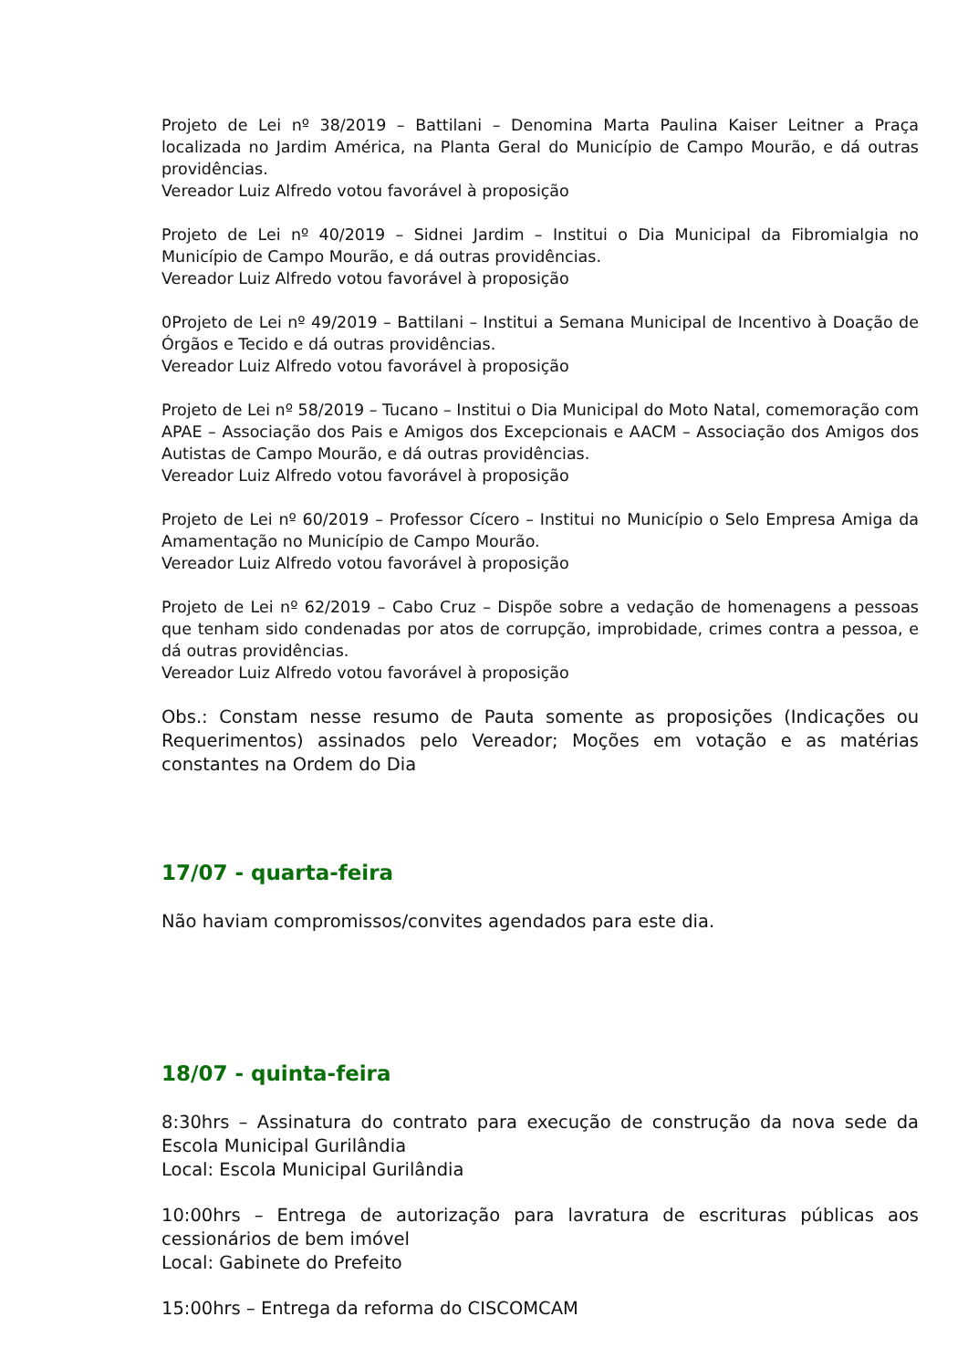Projeto de Lei nº 38/2019 – Battilani – Denomina Marta Paulina Kaiser Leitner a Praça localizada no Jardim América, na Planta Geral do Município de Campo Mourão, e dá outras providências.
Vereador Luiz Alfredo votou favorável à proposição
Projeto de Lei nº 40/2019 – Sidnei Jardim – Institui o Dia Municipal da Fibromialgia no Município de Campo Mourão, e dá outras providências.
Vereador Luiz Alfredo votou favorável à proposição
0Projeto de Lei nº 49/2019 – Battilani – Institui a Semana Municipal de Incentivo à Doação de Órgãos e Tecido e dá outras providências.
Vereador Luiz Alfredo votou favorável à proposição
Projeto de Lei nº 58/2019 – Tucano – Institui o Dia Municipal do Moto Natal, comemoração com APAE – Associação dos Pais e Amigos dos Excepcionais e AACM – Associação dos Amigos dos Autistas de Campo Mourão, e dá outras providências.
Vereador Luiz Alfredo votou favorável à proposição
Projeto de Lei nº 60/2019 – Professor Cícero – Institui no Município o Selo Empresa Amiga da Amamentação no Município de Campo Mourão.
Vereador Luiz Alfredo votou favorável à proposição
Projeto de Lei nº 62/2019 – Cabo Cruz – Dispõe sobre a vedação de homenagens a pessoas que tenham sido condenadas por atos de corrupção, improbidade, crimes contra a pessoa, e dá outras providências.
Vereador Luiz Alfredo votou favorável à proposição
Obs.: Constam nesse resumo de Pauta somente as proposições (Indicações ou Requerimentos) assinados pelo Vereador; Moções em votação e as matérias constantes na Ordem do Dia
17/07 - quarta-feira
Não haviam compromissos/convites agendados para este dia.
18/07 - quinta-feira
8:30hrs – Assinatura do contrato para execução de construção da nova sede da Escola Municipal Gurilândia
Local: Escola Municipal Gurilândia
10:00hrs – Entrega de autorização para lavratura de escrituras públicas aos cessionários de bem imóvel
Local: Gabinete do Prefeito
15:00hrs – Entrega da reforma do CISCOMCAM